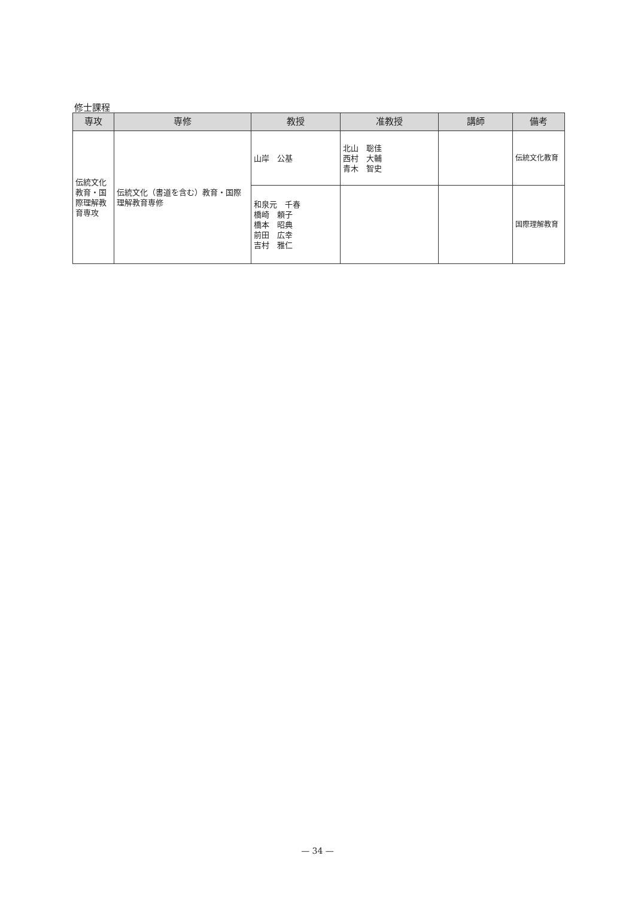修士課程
| 専攻 | 専修 | 教授 | 准教授 | 講師 | 備考 |
| --- | --- | --- | --- | --- | --- |
| 伝統文化教育・国際理解教育専攻 | 伝統文化（書道を含む）教育・国際理解教育専修 | 山岸 公基 | 北山 聡佳 西村 大輔 青木 智史 | | 伝統文化教育 |
| | | 和泉元 千春 橋崎 頼子 橋本 昭典 前田 広幸 吉村 雅仁 | | | 国際理解教育 |
— 34 —